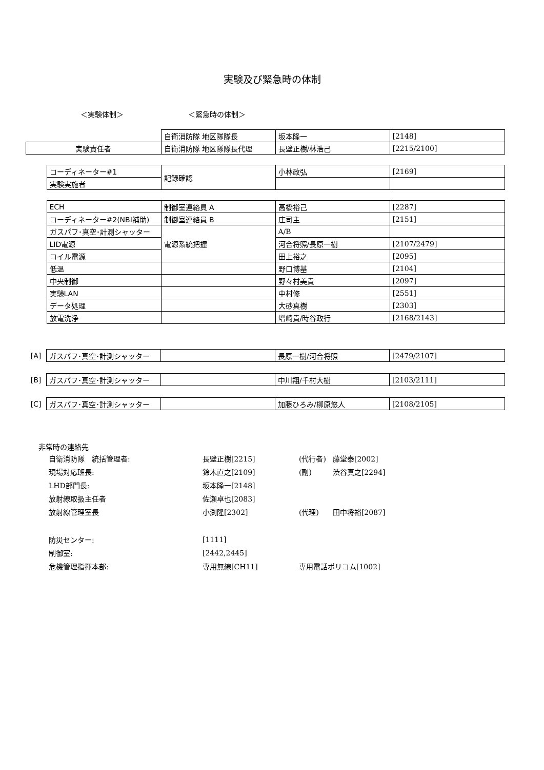実験及び緊急時の体制
＜実験体制＞ ＜緊急時の体制＞
| | | 自衛消防隊 地区隊隊長 | 坂本隆一 | [2148] |
| 実験責任者 | | 自衛消防隊 地区隊隊長代理 | 長壁正樹/林浩己 | [2215/2100] |
| | コーディネーター#1 | 記録確認 | 小林政弘 | [2169] |
| | 実験実施者 | | | |
| | ECH | 制御室連絡員 A | 高橋裕己 | [2287] |
| | コーディネーター#2(NBI補助) | 制御室連絡員 B | 庄司主 | [2151] |
| | ガスパフ･真空･計測シャッター | 電源系統把握 | A/B | |
| | LID電源 | | 河合将照/長原一樹 | [2107/2479] |
| | コイル電源 | | 田上裕之 | [2095] |
| | 低温 | | 野口博基 | [2104] |
| | 中央制御 | | 野々村美貴 | [2097] |
| | 実験LAN | | 中村修 | [2551] |
| | データ処理 | | 大砂真樹 | [2303] |
| | 放電洗浄 | | 増崎貴/時谷政行 | [2168/2143] |
| [A] | ガスパフ･真空･計測シャッター | | 長原一樹/河合将照 | [2479/2107] |
| [B] | ガスパフ･真空･計測シャッター | | 中川翔/千村大樹 | [2103/2111] |
| [C] | ガスパフ･真空･計測シャッター | | 加藤ひろみ/柳原悠人 | [2108/2105] |
非常時の連絡先
| 自衛消防隊 統括管理者: | 長壁正樹[2215] | (代行者) | 藤堂泰[2002] |
| 現場対応班長: | 鈴木直之[2109] | (副) | 渋谷真之[2294] |
| LHD部門長: | 坂本隆一[2148] | | |
| 放射線取扱主任者 | 佐瀬卓也[2083] | | |
| 放射線管理室長 | 小渕隆[2302] | (代理) | 田中将裕[2087] |
| 防災センター: | [1111] | | |
| 制御室: | [2442,2445] | | |
| 危機管理指揮本部: | 専用無線[CH11] | 専用電話ポリコム[1002] | |